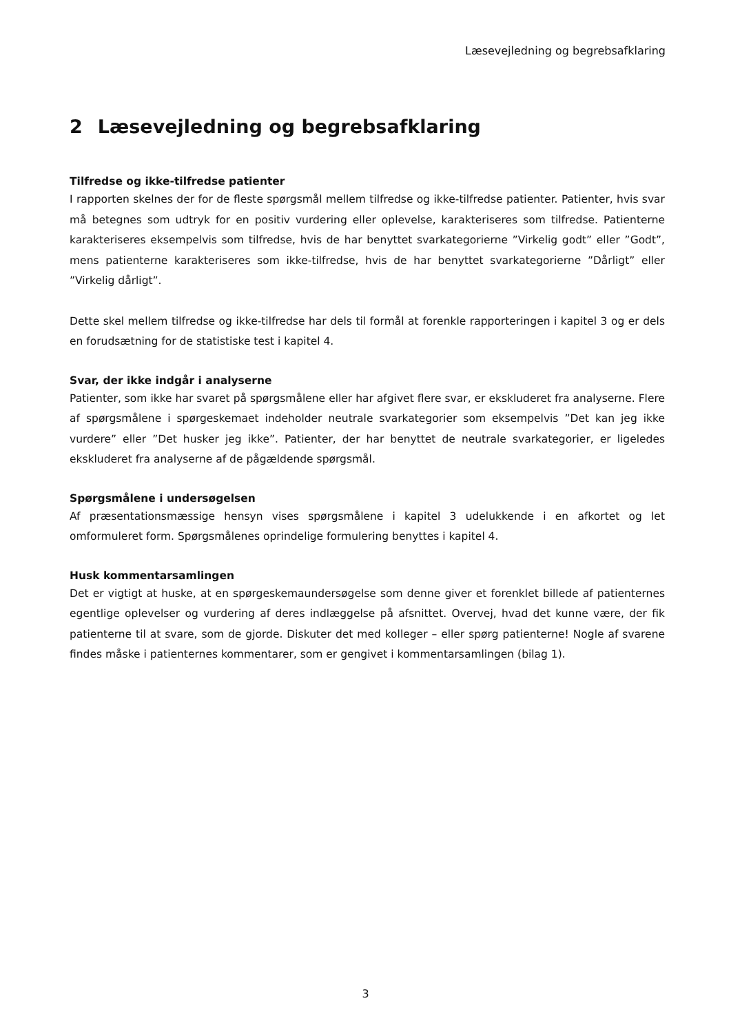Læsevejledning og begrebsafklaring
2 Læsevejledning og begrebsafklaring
Tilfredse og ikke-tilfredse patienter
I rapporten skelnes der for de fleste spørgsmål mellem tilfredse og ikke-tilfredse patienter. Patienter, hvis svar må betegnes som udtryk for en positiv vurdering eller oplevelse, karakteriseres som tilfredse. Patienterne karakteriseres eksempelvis som tilfredse, hvis de har benyttet svarkategorierne ”Virkelig godt” eller ”Godt”, mens patienterne karakteriseres som ikke-tilfredse, hvis de har benyttet svarkategorierne ”Dårligt” eller ”Virkelig dårligt”.
Dette skel mellem tilfredse og ikke-tilfredse har dels til formål at forenkle rapporteringen i kapitel 3 og er dels en forudsætning for de statistiske test i kapitel 4.
Svar, der ikke indgår i analyserne
Patienter, som ikke har svaret på spørgsmålene eller har afgivet flere svar, er ekskluderet fra analyserne. Flere af spørgsmålene i spørgeskemaet indeholder neutrale svarkategorier som eksempelvis ”Det kan jeg ikke vurdere” eller ”Det husker jeg ikke”. Patienter, der har benyttet de neutrale svarkategorier, er ligeledes ekskluderet fra analyserne af de pågældende spørgsmål.
Spørgsmålene i undersøgelsen
Af præsentationsmæssige hensyn vises spørgsmålene i kapitel 3 udelukkende i en afkortet og let omformuleret form. Spørgsmålenes oprindelige formulering benyttes i kapitel 4.
Husk kommentarsamlingen
Det er vigtigt at huske, at en spørgeskemaundersøgelse som denne giver et forenklet billede af patienternes egentlige oplevelser og vurdering af deres indlæggelse på afsnittet. Overvej, hvad det kunne være, der fik patienterne til at svare, som de gjorde. Diskuter det med kolleger – eller spørg patienterne! Nogle af svarene findes måske i patienternes kommentarer, som er gengivet i kommentarsamlingen (bilag 1).
3